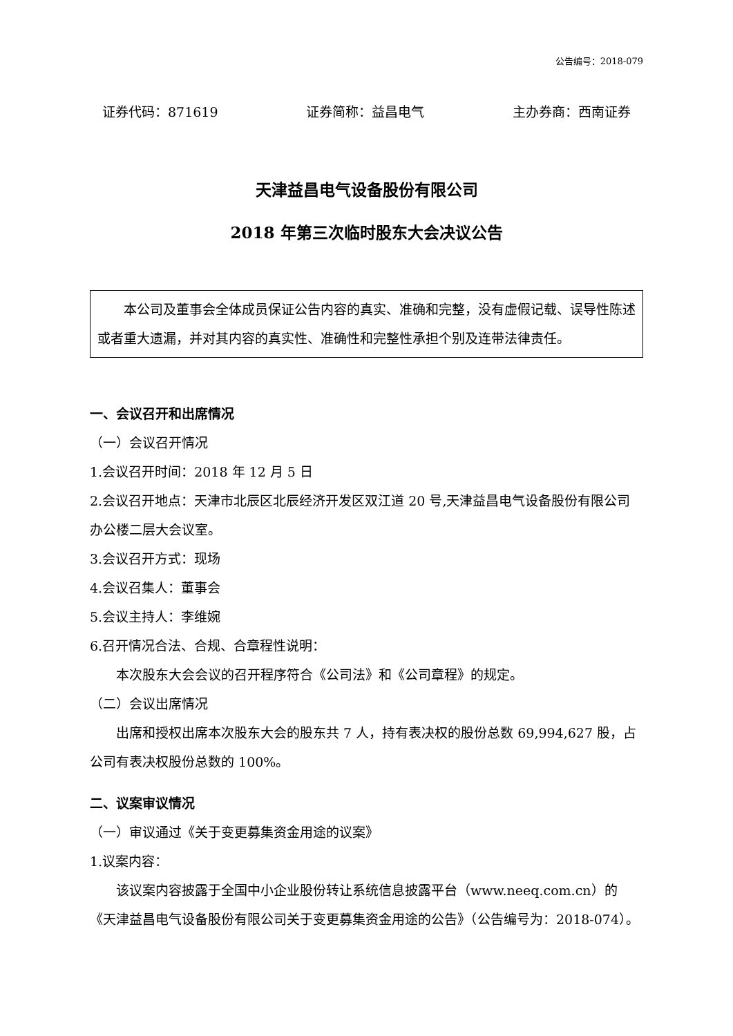公告编号：2018-079
证券代码：871619 证券简称：益昌电气 主办券商：西南证券
天津益昌电气设备股份有限公司
2018 年第三次临时股东大会决议公告
本公司及董事会全体成员保证公告内容的真实、准确和完整，没有虚假记载、误导性陈述或者重大遗漏，并对其内容的真实性、准确性和完整性承担个别及连带法律责任。
一、会议召开和出席情况
（一）会议召开情况
1.会议召开时间：2018 年 12 月 5 日
2.会议召开地点：天津市北辰区北辰经济开发区双江道 20 号,天津益昌电气设备股份有限公司办公楼二层大会议室。
3.会议召开方式：现场
4.会议召集人：董事会
5.会议主持人：李维婉
6.召开情况合法、合规、合章程性说明：
本次股东大会会议的召开程序符合《公司法》和《公司章程》的规定。
（二）会议出席情况
出席和授权出席本次股东大会的股东共 7 人，持有表决权的股份总数 69,994,627 股，占公司有表决权股份总数的 100%。
二、议案审议情况
（一）审议通过《关于变更募集资金用途的议案》
1.议案内容：
该议案内容披露于全国中小企业股份转让系统信息披露平台（www.neeq.com.cn）的《天津益昌电气设备股份有限公司关于变更募集资金用途的公告》（公告编号为：2018-074）。